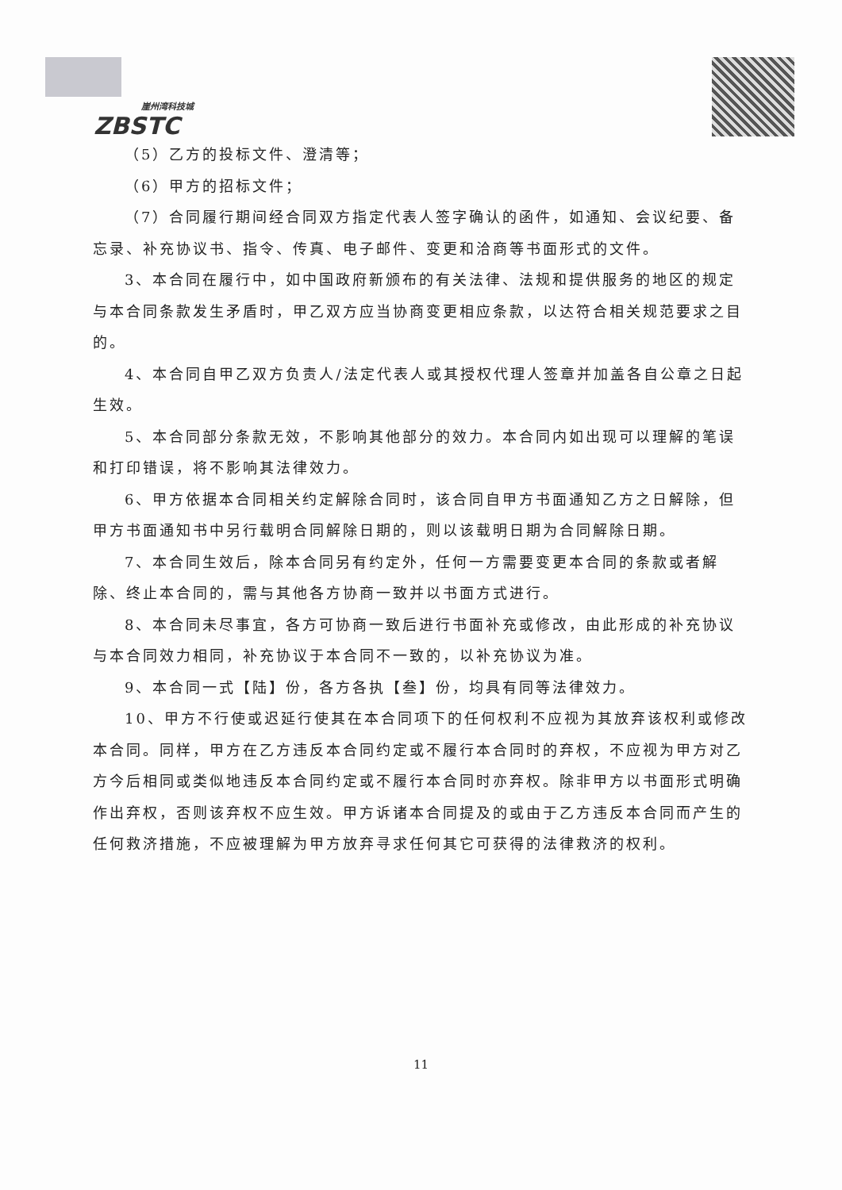崖州湾科技城
ZBSTC
（5）乙方的投标文件、澄清等；
（6）甲方的招标文件；
（7）合同履行期间经合同双方指定代表人签字确认的函件，如通知、会议纪要、备忘录、补充协议书、指令、传真、电子邮件、变更和洽商等书面形式的文件。
3、本合同在履行中，如中国政府新颁布的有关法律、法规和提供服务的地区的规定与本合同条款发生矛盾时，甲乙双方应当协商变更相应条款，以达符合相关规范要求之目的。
4、本合同自甲乙双方负责人/法定代表人或其授权代理人签章并加盖各自公章之日起生效。
5、本合同部分条款无效，不影响其他部分的效力。本合同内如出现可以理解的笔误和打印错误，将不影响其法律效力。
6、甲方依据本合同相关约定解除合同时，该合同自甲方书面通知乙方之日解除，但甲方书面通知书中另行载明合同解除日期的，则以该载明日期为合同解除日期。
7、本合同生效后，除本合同另有约定外，任何一方需要变更本合同的条款或者解除、终止本合同的，需与其他各方协商一致并以书面方式进行。
8、本合同未尽事宜，各方可协商一致后进行书面补充或修改，由此形成的补充协议与本合同效力相同，补充协议于本合同不一致的，以补充协议为准。
9、本合同一式【陆】份，各方各执【叁】份，均具有同等法律效力。
10、甲方不行使或迟延行使其在本合同项下的任何权利不应视为其放弃该权利或修改本合同。同样，甲方在乙方违反本合同约定或不履行本合同时的弃权，不应视为甲方对乙方今后相同或类似地违反本合同约定或不履行本合同时亦弃权。除非甲方以书面形式明确作出弃权，否则该弃权不应生效。甲方诉诸本合同提及的或由于乙方违反本合同而产生的任何救济措施，不应被理解为甲方放弃寻求任何其它可获得的法律救济的权利。
11